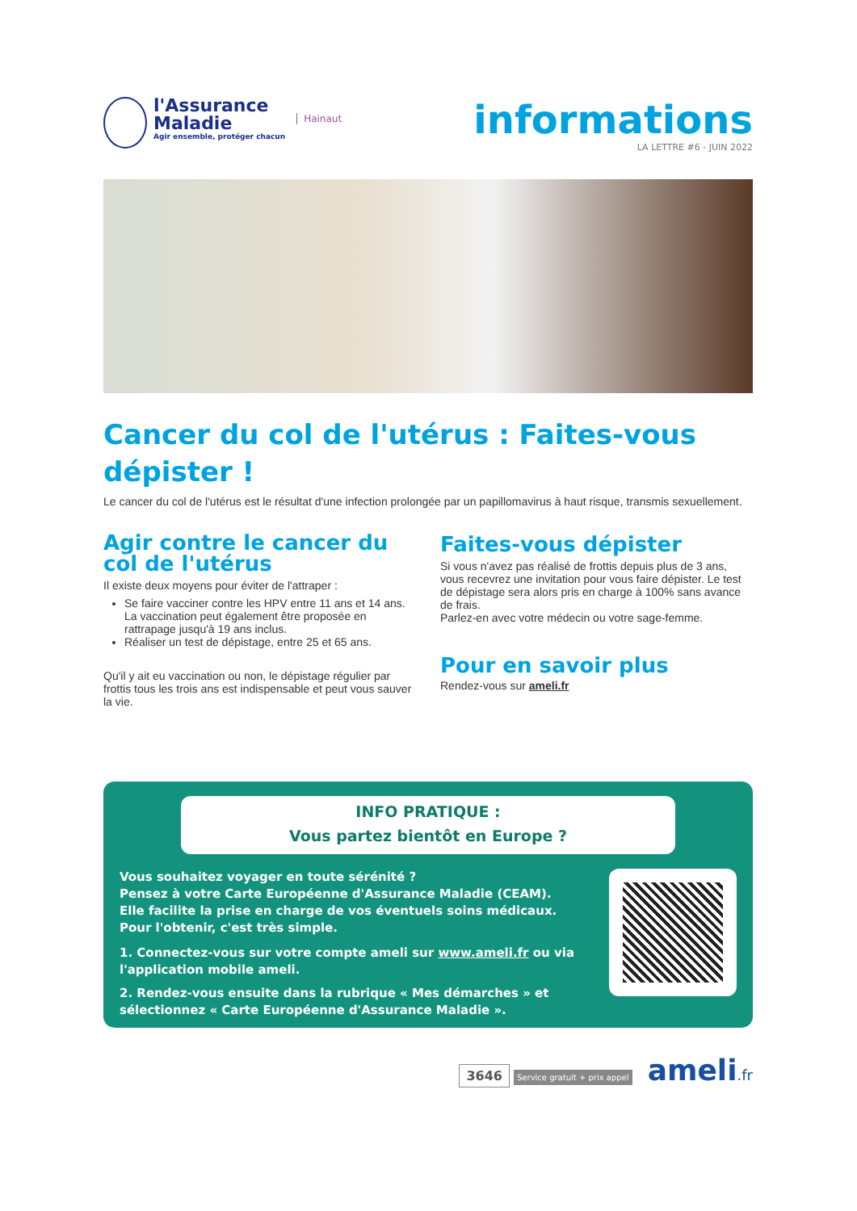l'Assurance
Maladie
Agir ensemble, protéger chacun
Hainaut
informations
LA LETTRE #6 - JUIN 2022
Cancer du col de l'utérus : Faites-vous dépister !
Le cancer du col de l'utérus est le résultat d'une infection prolongée par un papillomavirus à haut risque, transmis sexuellement.
Agir contre le cancer du col de l'utérus
Il existe deux moyens pour éviter de l'attraper :
Se faire vacciner contre les HPV entre 11 ans et 14 ans. La vaccination peut également être proposée en rattrapage jusqu'à 19 ans inclus.
Réaliser un test de dépistage, entre 25 et 65 ans.
Qu'il y ait eu vaccination ou non, le dépistage régulier par frottis tous les trois ans est indispensable et peut vous sauver la vie.
Faites-vous dépister
Si vous n'avez pas réalisé de frottis depuis plus de 3 ans, vous recevrez une invitation pour vous faire dépister. Le test de dépistage sera alors pris en charge à 100% sans avance de frais.
Parlez-en avec votre médecin ou votre sage-femme.
Pour en savoir plus
Rendez-vous sur ameli.fr
INFO PRATIQUE :
Vous partez bientôt en Europe ?
Vous souhaitez voyager en toute sérénité ?
Pensez à votre Carte Européenne d'Assurance Maladie (CEAM).
Elle facilite la prise en charge de vos éventuels soins médicaux.
Pour l'obtenir, c'est très simple.
1. Connectez-vous sur votre compte ameli sur www.ameli.fr ou via l'application mobile ameli.
2. Rendez-vous ensuite dans la rubrique « Mes démarches » et sélectionnez « Carte Européenne d'Assurance Maladie ».
3646 Service gratuit + prix appel ameli.fr